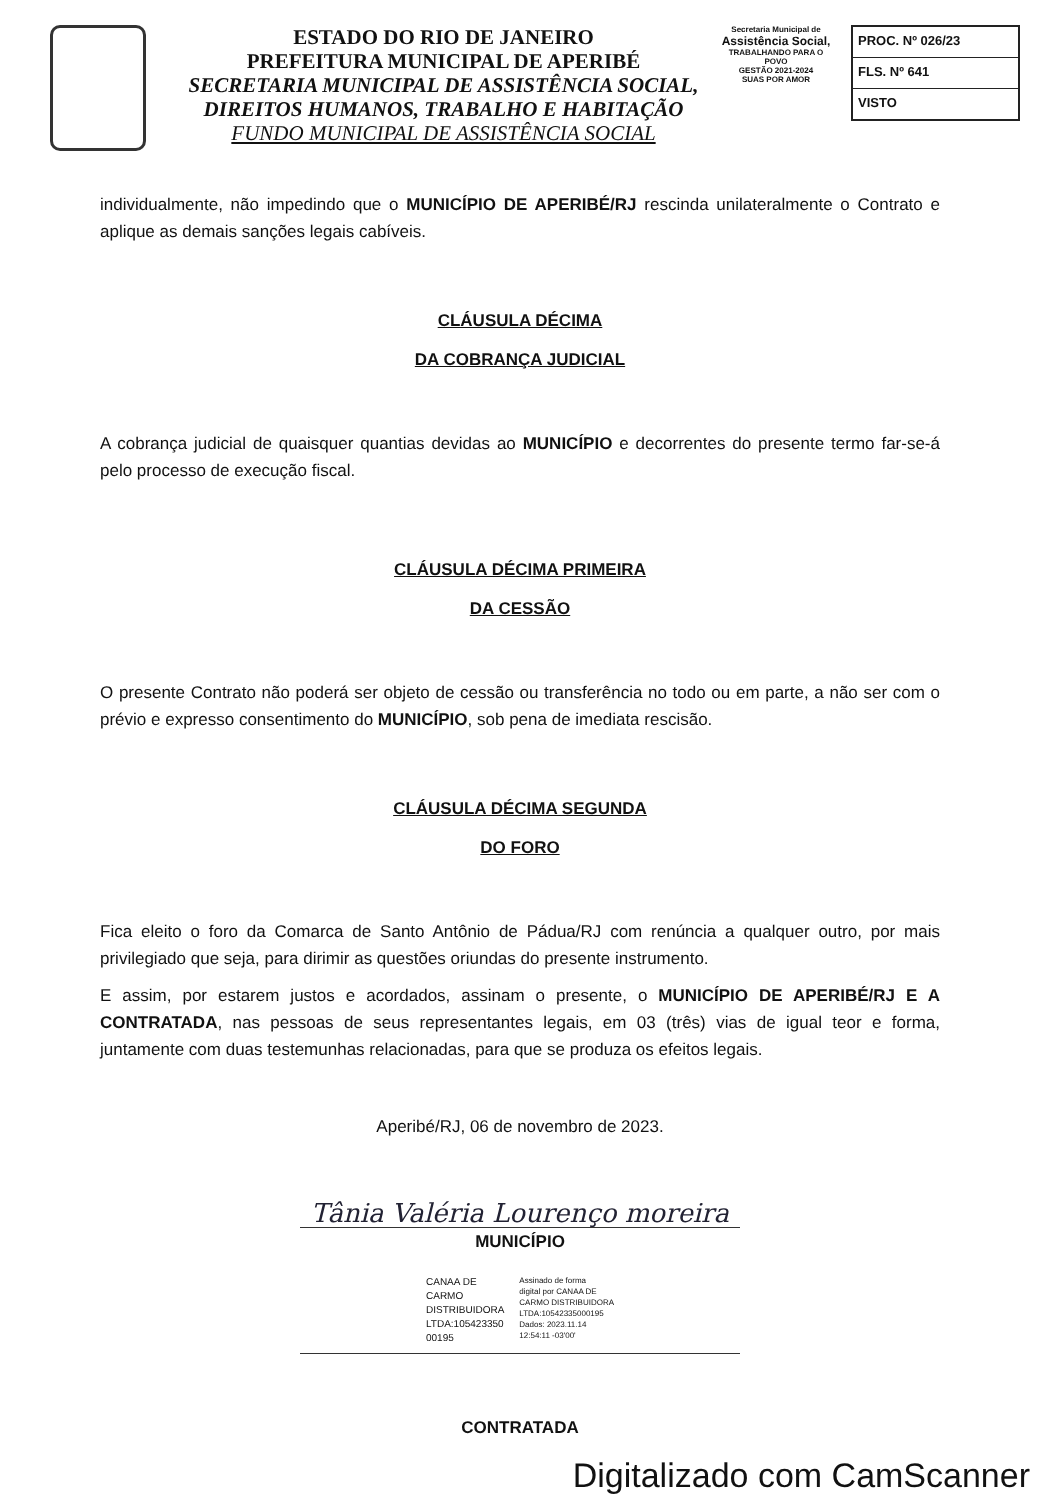ESTADO DO RIO DE JANEIRO
PREFEITURA MUNICIPAL DE APERIBÉ
SECRETARIA MUNICIPAL DE ASSISTÊNCIA SOCIAL,
DIREITOS HUMANOS, TRABALHO E HABITAÇÃO
FUNDO MUNICIPAL DE ASSISTÊNCIA SOCIAL
Secretaria Municipal de
Assistência Social,
TRABALHANDO PARA O POVO
GESTÃO 2021-2024
SUAS POR AMOR
PROC. Nº 026/23
FLS. Nº 641
VISTO
individualmente, não impedindo que o MUNICÍPIO DE APERIBÉ/RJ rescinda unilateralmente o Contrato e aplique as demais sanções legais cabíveis.
CLÁUSULA DÉCIMA
DA COBRANÇA JUDICIAL
A cobrança judicial de quaisquer quantias devidas ao MUNICÍPIO e decorrentes do presente termo far-se-á pelo processo de execução fiscal.
CLÁUSULA DÉCIMA PRIMEIRA
DA CESSÃO
O presente Contrato não poderá ser objeto de cessão ou transferência no todo ou em parte, a não ser com o prévio e expresso consentimento do MUNICÍPIO, sob pena de imediata rescisão.
CLÁUSULA DÉCIMA SEGUNDA
DO FORO
Fica eleito o foro da Comarca de Santo Antônio de Pádua/RJ com renúncia a qualquer outro, por mais privilegiado que seja, para dirimir as questões oriundas do presente instrumento.
E assim, por estarem justos e acordados, assinam o presente, o MUNICÍPIO DE APERIBÉ/RJ E A CONTRATADA, nas pessoas de seus representantes legais, em 03 (três) vias de igual teor e forma, juntamente com duas testemunhas relacionadas, para que se produza os efeitos legais.
Aperibé/RJ, 06 de novembro de 2023.
Tânia Valéria Lourenço moreira
MUNICÍPIO
CANAA DE
CARMO
DISTRIBUIDORA
LTDA:105423350
00195
Assinado de forma
digital por CANAA DE
CARMO DISTRIBUIDORA
LTDA:10542335000195
Dados: 2023.11.14
12:54:11 -03'00'
CONTRATADA
Digitalizado com CamScanner